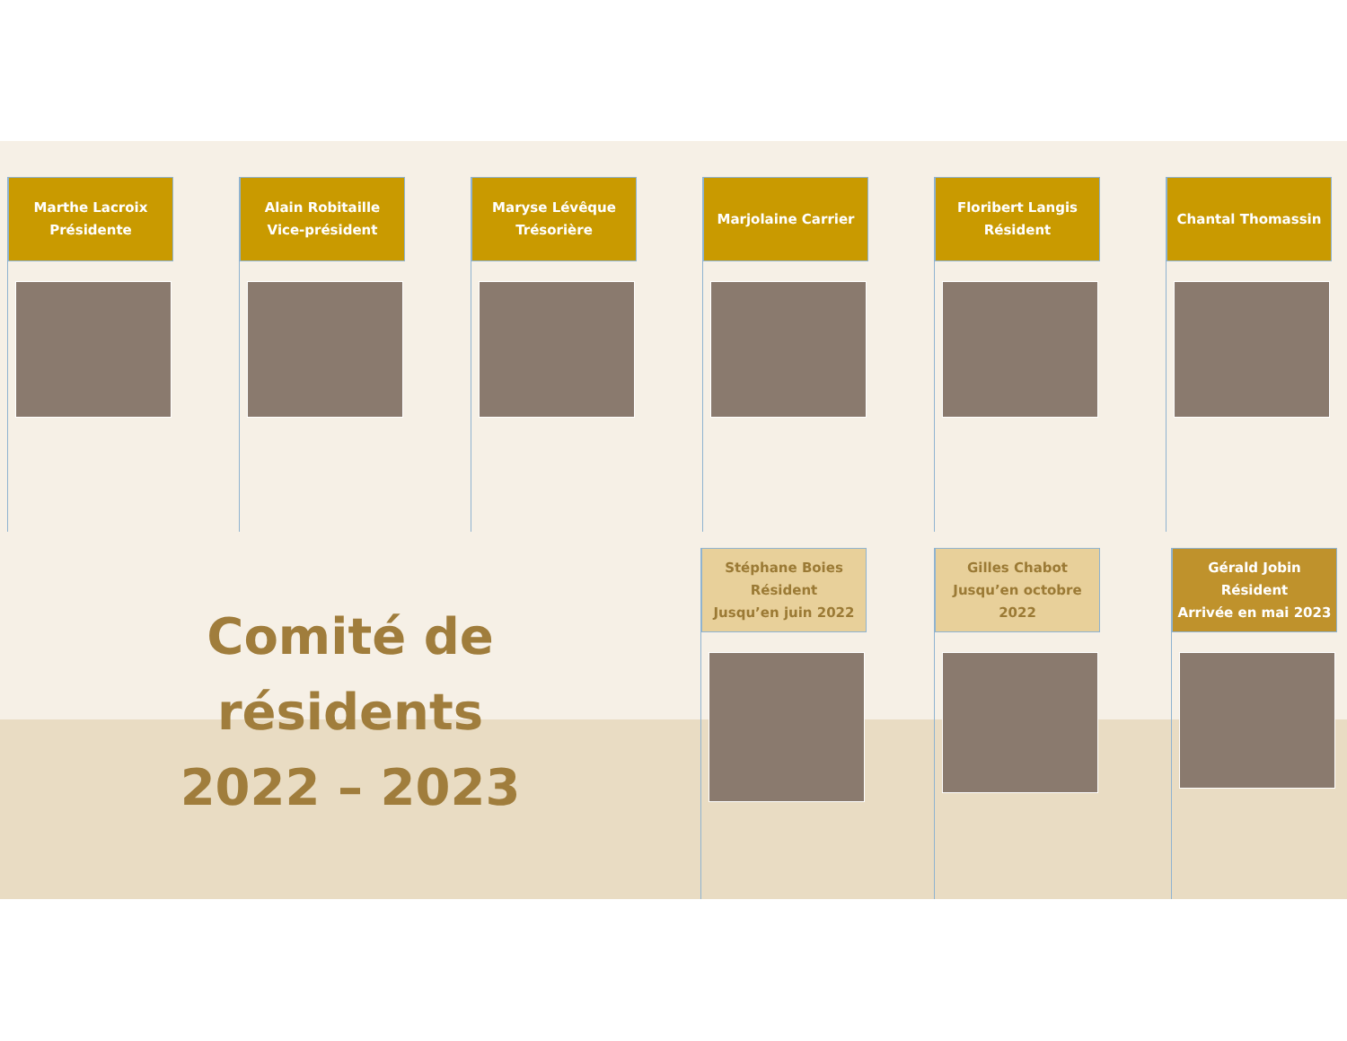Marthe Lacroix
Présidente
Alain Robitaille
Vice-président
Maryse Lévêque
Trésorière
Marjolaine Carrier
Floribert Langis
Résident
Chantal Thomassin
Comité de résidents
2022 – 2023
Stéphane Boies
Résident
Jusqu’en juin 2022
Gilles Chabot
Jusqu’en octobre 2022
Gérald Jobin
Résident
Arrivée en mai 2023